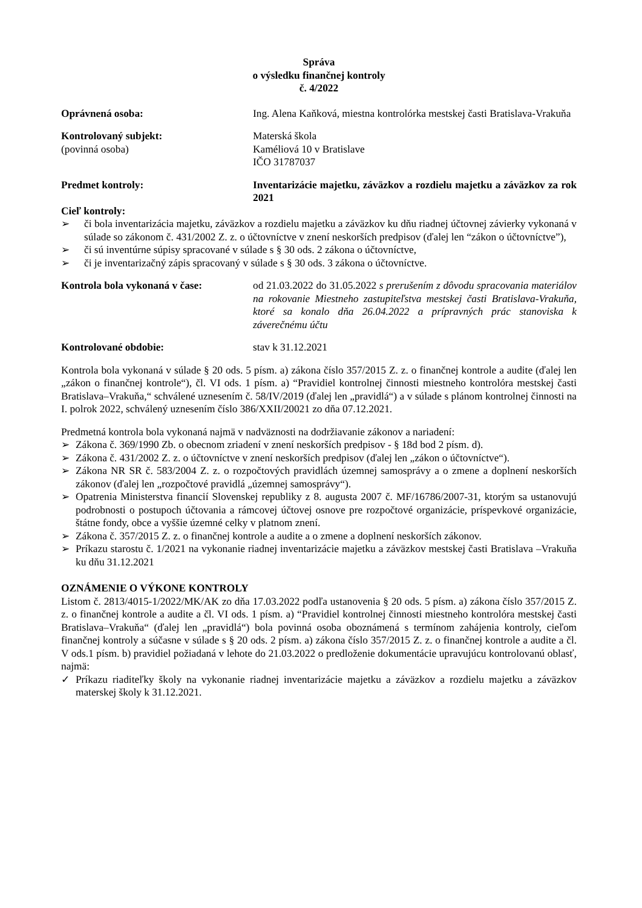Správa
o výsledku finančnej kontroly
č. 4/2022
Oprávnená osoba: Ing. Alena Kaňková, miestna kontrolórka mestskej časti Bratislava-Vrakuňa
Kontrolovaný subjekt:
(povinná osoba)
Materská škola
Kaméliová 10 v Bratislave
IČO 31787037
Predmet kontroly: Inventarizácie majetku, záväzkov a rozdielu majetku a záväzkov za rok 2021
Cieľ kontroly:
➢ či bola inventarizácia majetku, záväzkov a rozdielu majetku a záväzkov ku dňu riadnej účtovnej závierky vykonaná v súlade so zákonom č. 431/2002 Z. z. o účtovníctve v znení neskorších predpisov (ďalej len “zákon o účtovníctve”),
➢ či sú inventúrne súpisy spracované v súlade s § 30 ods. 2 zákona o účtovníctve,
➢ či je inventarizačný zápis spracovaný v súlade s § 30 ods. 3 zákona o účtovníctve.
Kontrola bola vykonaná v čase: od 21.03.2022 do 31.05.2022 s prerušením z dôvodu spracovania materiálov na rokovanie Miestneho zastupiteľstva mestskej časti Bratislava-Vrakuňa, ktoré sa konalo dňa 26.04.2022 a prípravných prác stanoviska k záverečnému účtu
Kontrolované obdobie: stav k 31.12.2021
Kontrola bola vykonaná v súlade § 20 ods. 5 písm. a) zákona číslo 357/2015 Z. z. o finančnej kontrole a audite (ďalej len „zákon o finančnej kontrole“), čl. VI ods. 1 písm. a) “Pravidiel kontrolnej činnosti miestneho kontrolóra mestskej časti Bratislava–Vrakuňa,“ schválené uznesením č. 58/IV/2019 (ďalej len „pravidlá“) a v súlade s plánom kontrolnej činnosti na I. polrok 2022, schválený uznesením číslo 386/XXII/20021 zo dňa 07.12.2021.
Predmetná kontrola bola vykonaná najmä v nadväznosti na dodržiavanie zákonov a nariadení:
➢ Zákona č. 369/1990 Zb. o obecnom zriadení v znení neskorších predpisov - § 18d bod 2 písm. d).
➢ Zákona č. 431/2002 Z. z. o účtovníctve v znení neskorších predpisov (ďalej len „zákon o účtovníctve“).
➢ Zákona NR SR č. 583/2004 Z. z. o rozpočtových pravidlách územnej samosprávy a o zmene a doplnení neskorších zákonov (ďalej len „rozpočtové pravidlá „územnej samosprávy“).
➢ Opatrenia Ministerstva financií Slovenskej republiky z 8. augusta 2007 č. MF/16786/2007-31, ktorým sa ustanovujú podrobnosti o postupoch účtovania a rámcovej účtovej osnove pre rozpočtové organizácie, príspevkové organizácie, štátne fondy, obce a vyššie územné celky v platnom znení.
➢ Zákona č. 357/2015 Z. z. o finančnej kontrole a audite a o zmene a doplnení neskorších zákonov.
➢ Príkazu starostu č. 1/2021 na vykonanie riadnej inventarizácie majetku a záväzkov mestskej časti Bratislava –Vrakuňa ku dňu 31.12.2021
OZNÁMENIE O VÝKONE KONTROLY
Listom č. 2813/4015-1/2022/MK/AK zo dňa 17.03.2022 podľa ustanovenia § 20 ods. 5 písm. a) zákona číslo 357/2015 Z. z. o finančnej kontrole a audite a čl. VI ods. 1 písm. a) “Pravidiel kontrolnej činnosti miestneho kontrolóra mestskej časti Bratislava–Vrakuňa“ (ďalej len „pravidlá“) bola povinná osoba oboznámená s termínom zahájenia kontroly, cieľom finančnej kontroly a súčasne v súlade s § 20 ods. 2 písm. a) zákona číslo 357/2015 Z. z. o finančnej kontrole a audite a čl. V ods.1 písm. b) pravidiel požiadaná v lehote do 21.03.2022 o predloženie dokumentácie upravujúcu kontrolovanú oblasť, najmä:
✓ Príkazu riaditeľky školy na vykonanie riadnej inventarizácie majetku a záväzkov a rozdielu majetku a záväzkov materskej školy k 31.12.2021.